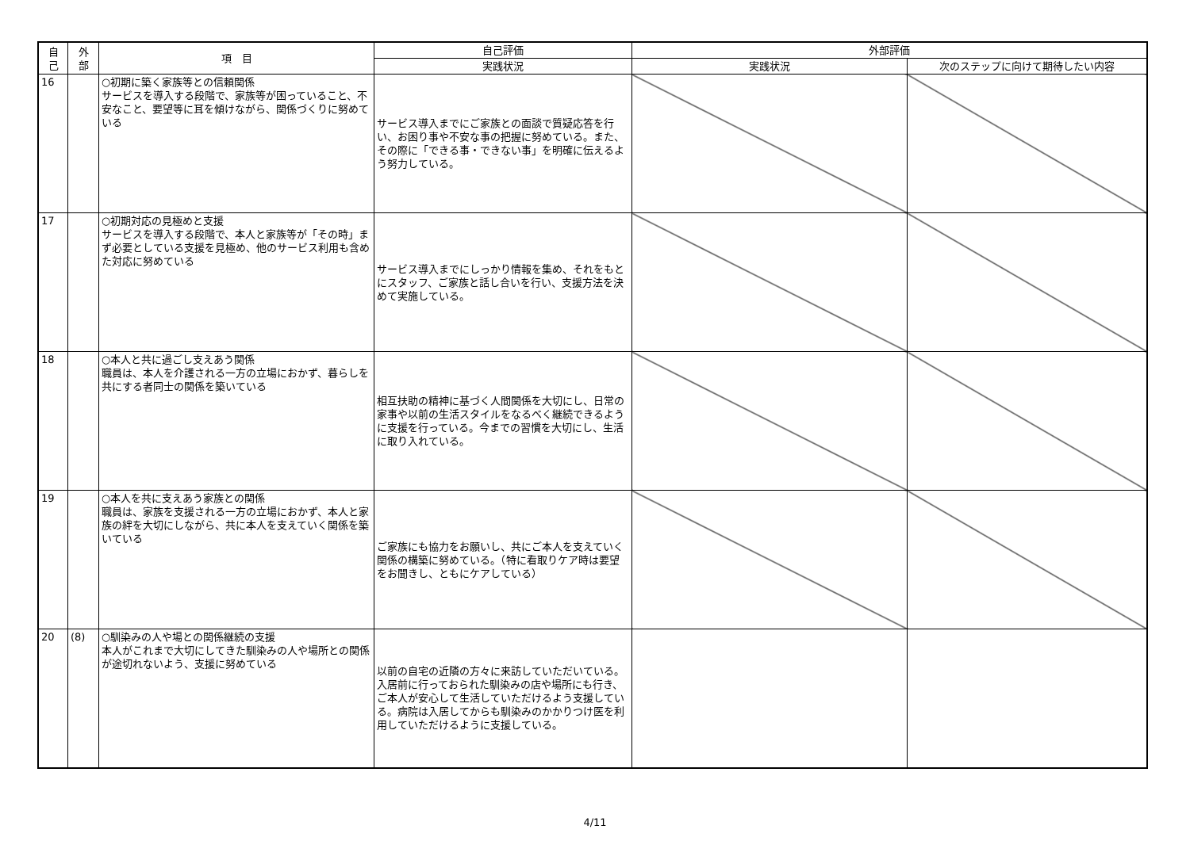| 自 己 | 外 部 | 項 目 | 自己評価 | 外部評価 | |
| --- | --- | --- | --- | --- | --- |
| | | | 実践状況 | 実践状況 | 次のステップに向けて期待したい内容 |
| 16 | | ○初期に築く家族等との信頼関係 サービスを導入する段階で、家族等が困っていること、不安なこと、要望等に耳を傾けながら、関係づくりに努めている | サービス導入までにご家族との面談で質疑応答を行い、お困り事や不安な事の把握に努めている。また、その際に「できる事・できない事」を明確に伝えるよう努力している。 | | |
| 17 | | ○初期対応の見極めと支援 サービスを導入する段階で、本人と家族等が「その時」まず必要としている支援を見極め、他のサービス利用も含めた対応に努めている | サービス導入までにしっかり情報を集め、それをもとにスタッフ、ご家族と話し合いを行い、支援方法を決めて実施している。 | | |
| 18 | | ○本人と共に過ごし支えあう関係 職員は、本人を介護される一方の立場におかず、暮らしを共にする者同士の関係を築いている | 相互扶助の精神に基づく人間関係を大切にし、日常の家事や以前の生活スタイルをなるべく継続できるように支援を行っている。今までの習慣を大切にし、生活に取り入れている。 | | |
| 19 | | ○本人を共に支えあう家族との関係 職員は、家族を支援される一方の立場におかず、本人と家族の絆を大切にしながら、共に本人を支えていく関係を築いている | ご家族にも協力をお願いし、共にご本人を支えていく関係の構築に努めている。（特に看取りケア時は要望をお聞きし、ともにケアしている） | | |
| 20 | (8) | ○馴染みの人や場との関係継続の支援 本人がこれまで大切にしてきた馴染みの人や場所との関係が途切れないよう、支援に努めている | 以前の自宅の近隣の方々に来訪していただいている。入居前に行っておられた馴染みの店や場所にも行き、ご本人が安心して生活していただけるよう支援している。病院は入居してからも馴染みのかかりつけ医を利用していただけるように支援している。 | | |
4/11